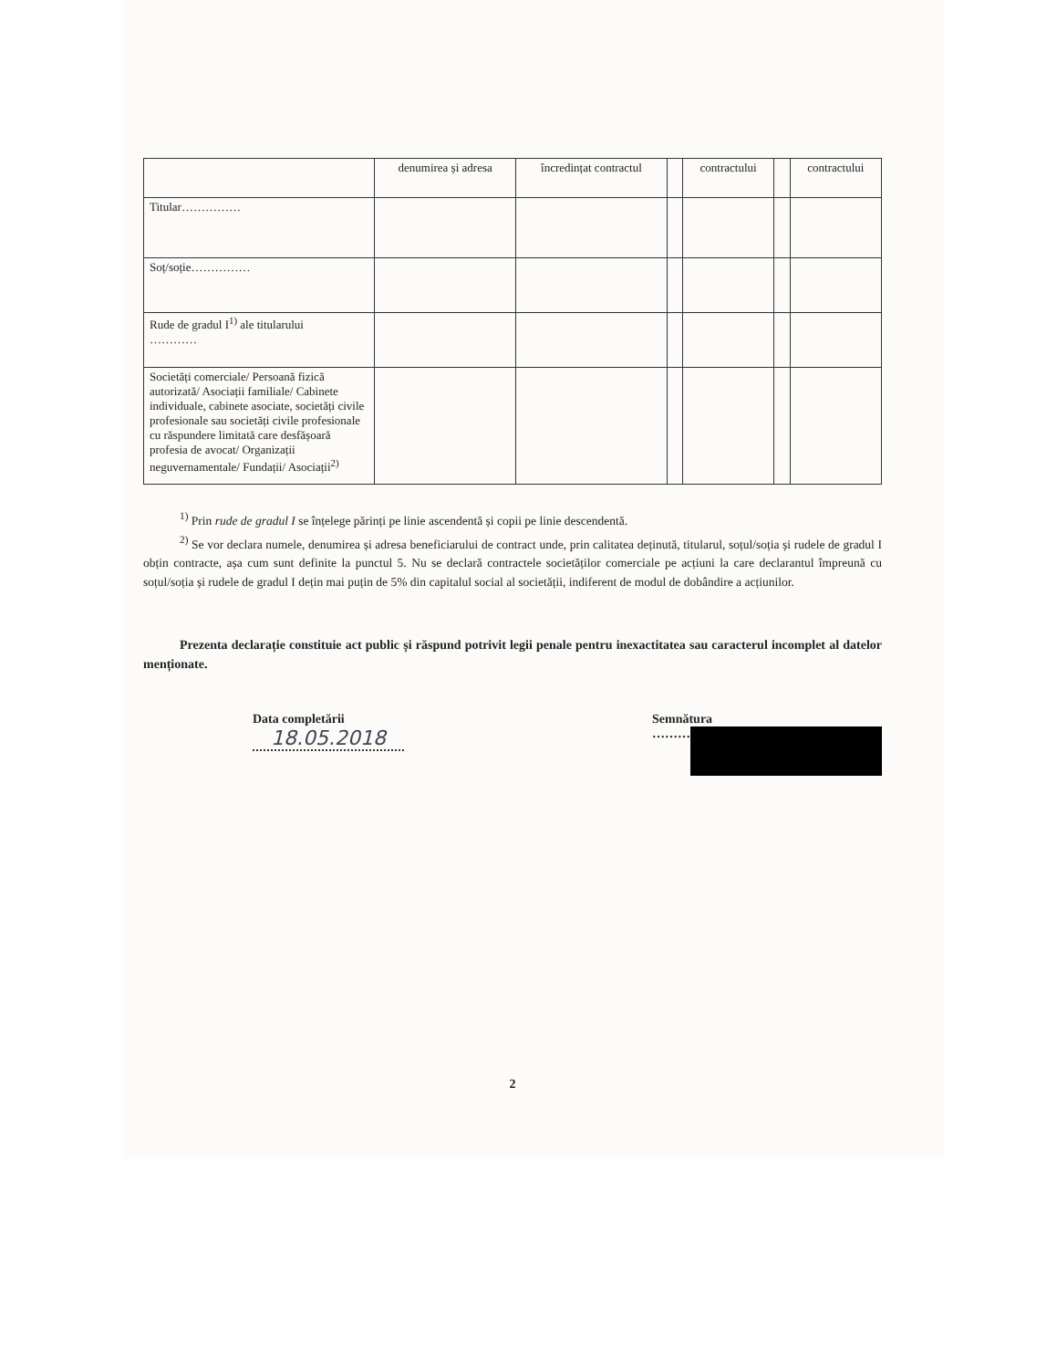| | denumirea și adresa | încredințat contractul | | contractului | | contractului |
| --- | --- | --- | --- | --- | --- | --- |
| Titular…………… | | | | | | |
| Soț/soție…………… | | | | | | |
| Rude de gradul I<sup>1)</sup> ale titularului ………… | | | | | | |
| Societăți comerciale/ Persoană fizică autorizată/ Asociații familiale/ Cabinete individuale, cabinete asociate, societăți civile profesionale sau societăți civile profesionale cu răspundere limitată care desfășoară profesia de avocat/ Organizații neguvernamentale/ Fundații/ Asociații<sup>2)</sup> | | | | | | |
<sup>1)</sup> Prin rude de gradul I se înțelege părinți pe linie ascendentă și copii pe linie descendentă.
<sup>2)</sup> Se vor declara numele, denumirea și adresa beneficiarului de contract unde, prin calitatea deținută, titularul, soțul/soția și rudele de gradul I obțin contracte, așa cum sunt definite la punctul 5. Nu se declară contractele societăților comerciale pe acțiuni la care declarantul împreună cu soțul/soția și rudele de gradul I dețin mai puțin de 5% din capitalul social al societății, indiferent de modul de dobândire a acțiunilor.
Prezenta declarație constituie act public și răspund potrivit legii penale pentru inexactitatea sau caracterul incomplet al datelor menționate.
Data completării
18.05.2018
Semnătura
………
2